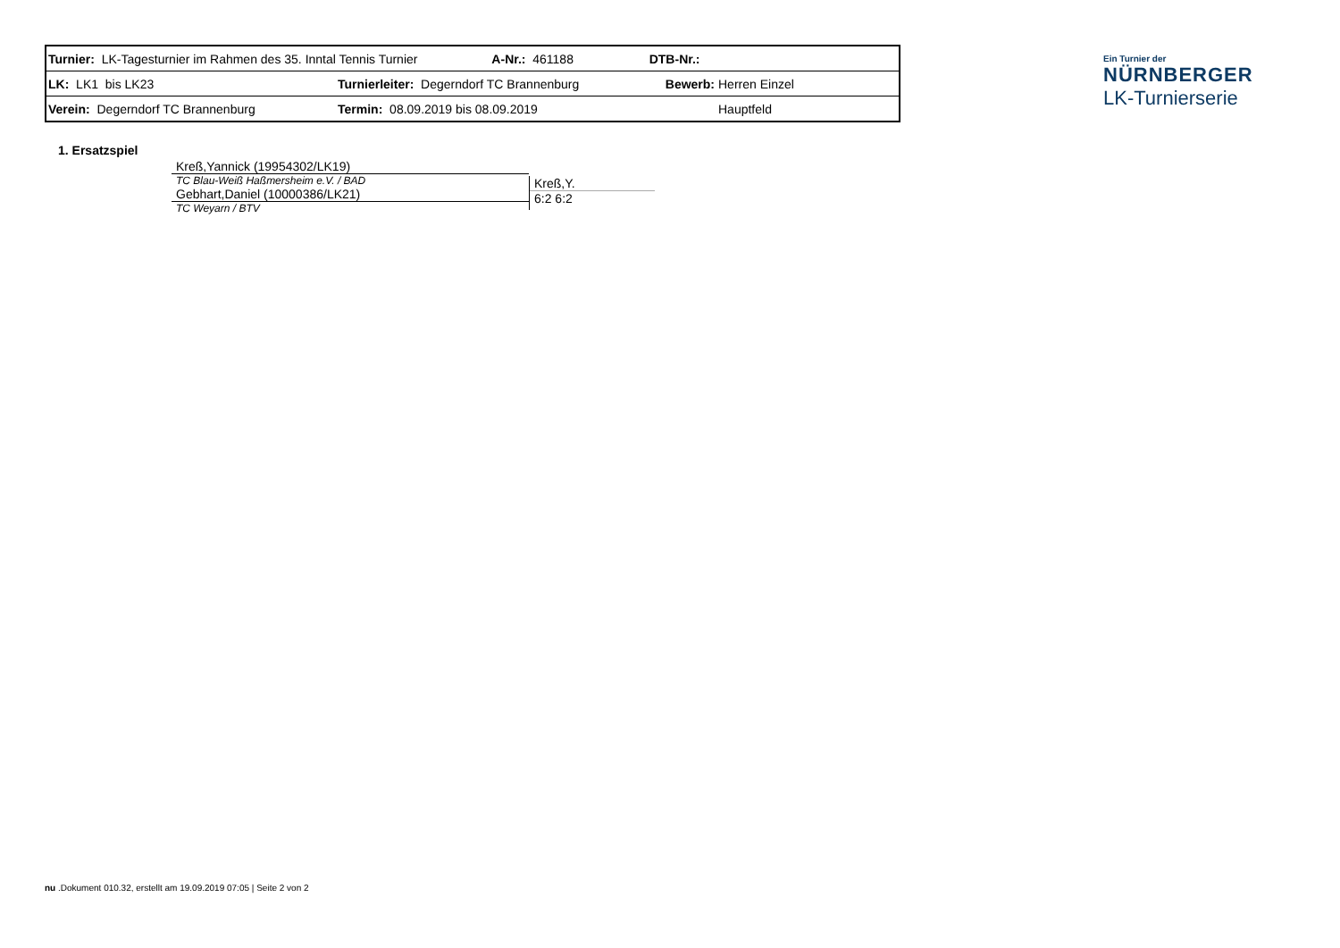| Turnier: LK-Tagesturnier im Rahmen des 35. Inntal Tennis Turnier | | A-Nr.: 461188 | DTB-Nr.: | |
| LK: LK1 bis LK23 | Turnierleiter: Degerndorf TC Brannenburg | | Bewerb: | Herren Einzel |
| Verein: Degerndorf TC Brannenburg | Termin: 08.09.2019 bis 08.09.2019 | | | Hauptfeld |
Ein Turnier der
NÜRNBERGER
LK-Turnierserie
1. Ersatzspiel
Kreß,Yannick (19954302/LK19)
TC Blau-Weiß Haßmersheim e.V. / BAD
Gebhart,Daniel (10000386/LK21)
TC Weyarn / BTV
Kreß,Y.
6:2 6:2
nu .Dokument 010.32, erstellt am 19.09.2019 07:05 | Seite 2 von 2